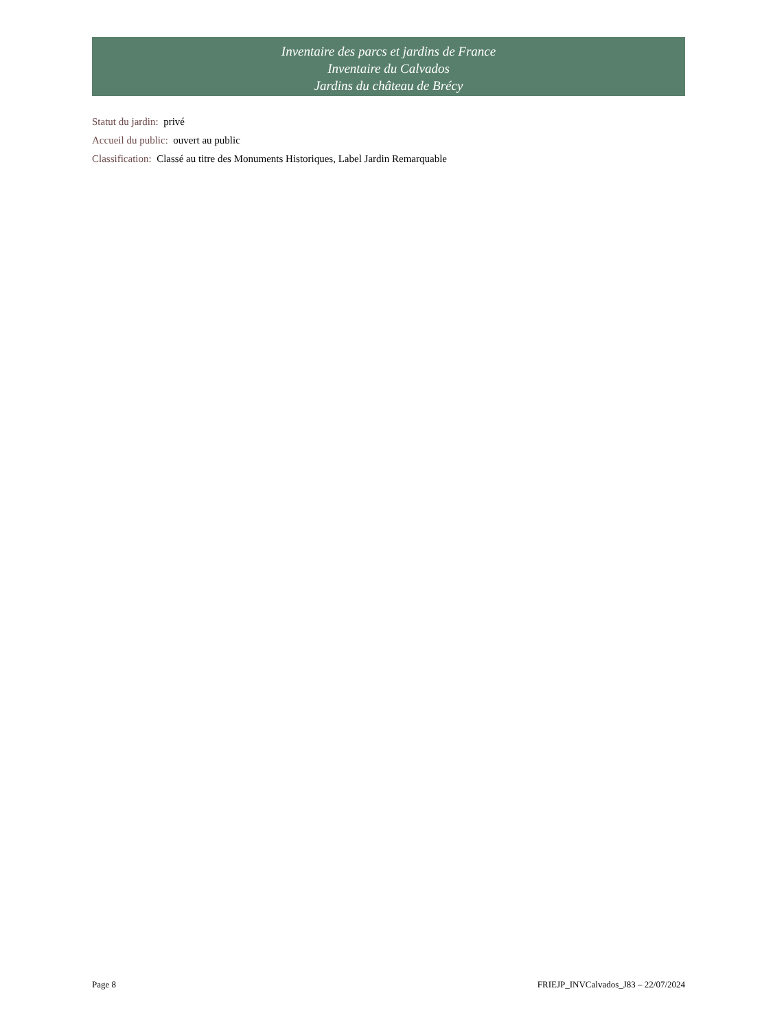Inventaire des parcs et jardins de France
Inventaire du Calvados
Jardins du château de Brécy
Statut du jardin: privé
Accueil du public: ouvert au public
Classification: Classé au titre des Monuments Historiques, Label Jardin Remarquable
Page 8 FRIEJP_INVCalvados_J83 – 22/07/2024